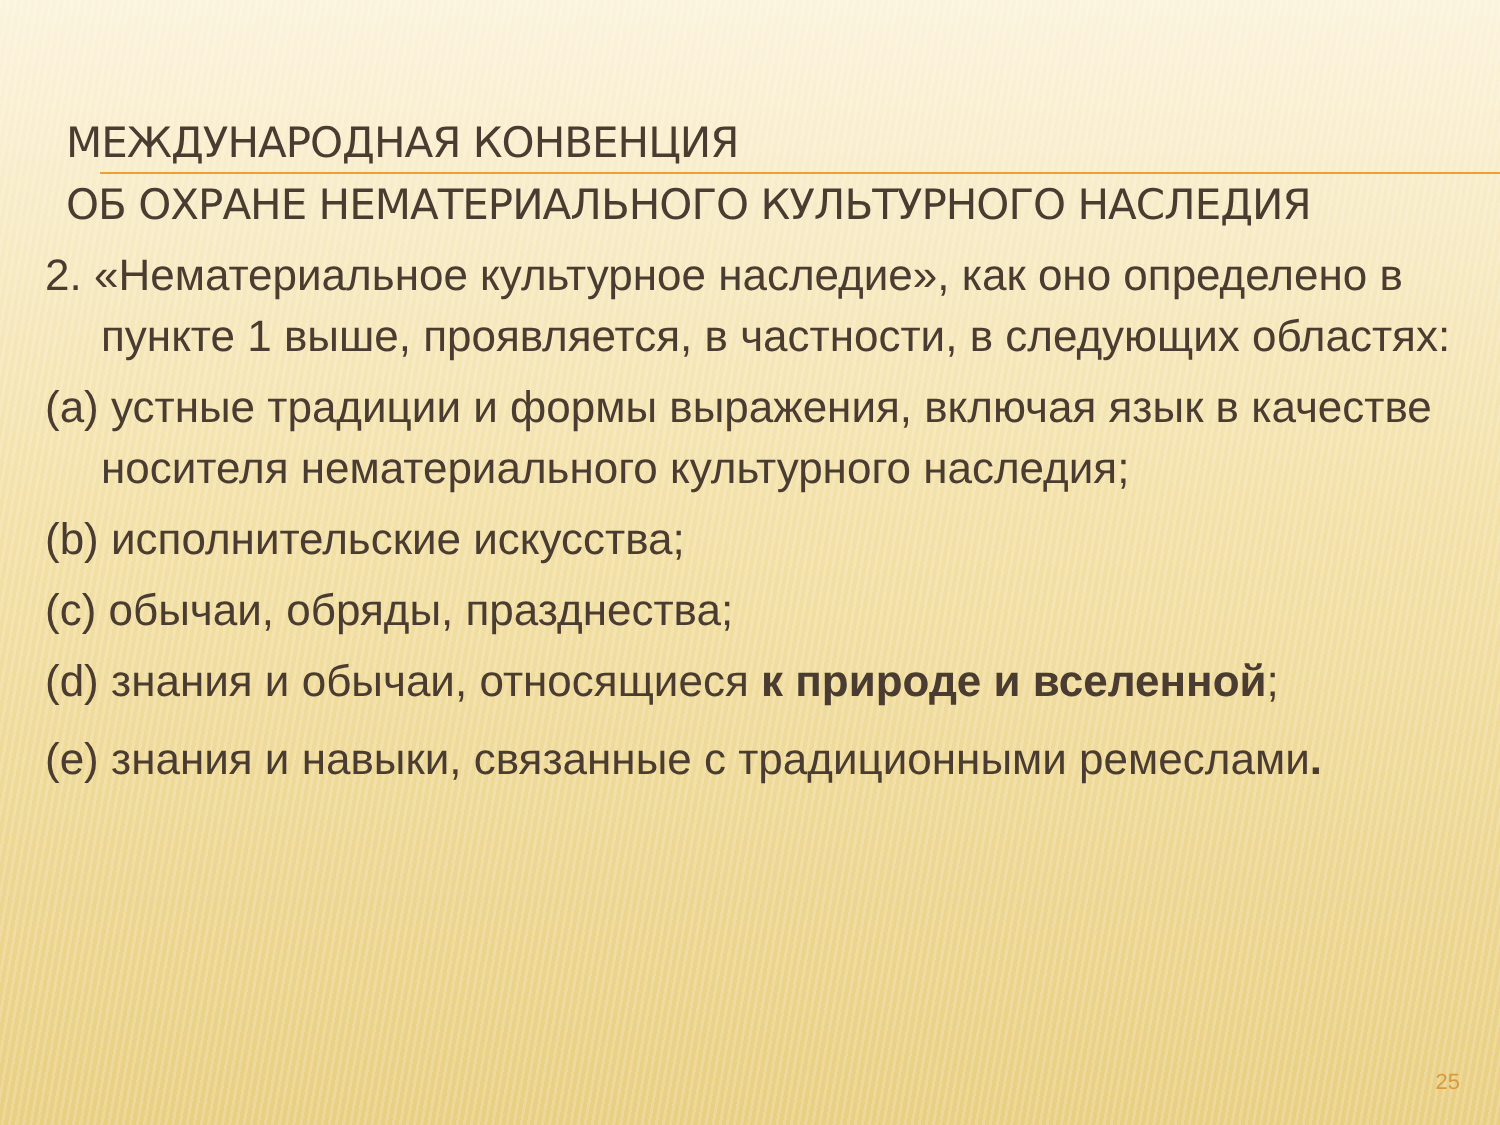МЕЖДУНАРОДНАЯ КОНВЕНЦИЯ
ОБ ОХРАНЕ НЕМАТЕРИАЛЬНОГО КУЛЬТУРНОГО НАСЛЕДИЯ
2. «Нематериальное культурное наследие», как оно определено в пункте 1 выше, проявляется, в частности, в следующих областях:
(a) устные традиции и формы выражения, включая язык в качестве носителя нематериального культурного наследия;
(b) исполнительские искусства;
(c) обычаи, обряды, празднества;
(d) знания и обычаи, относящиеся к природе и вселенной;
(e) знания и навыки, связанные с традиционными ремеслами.
25